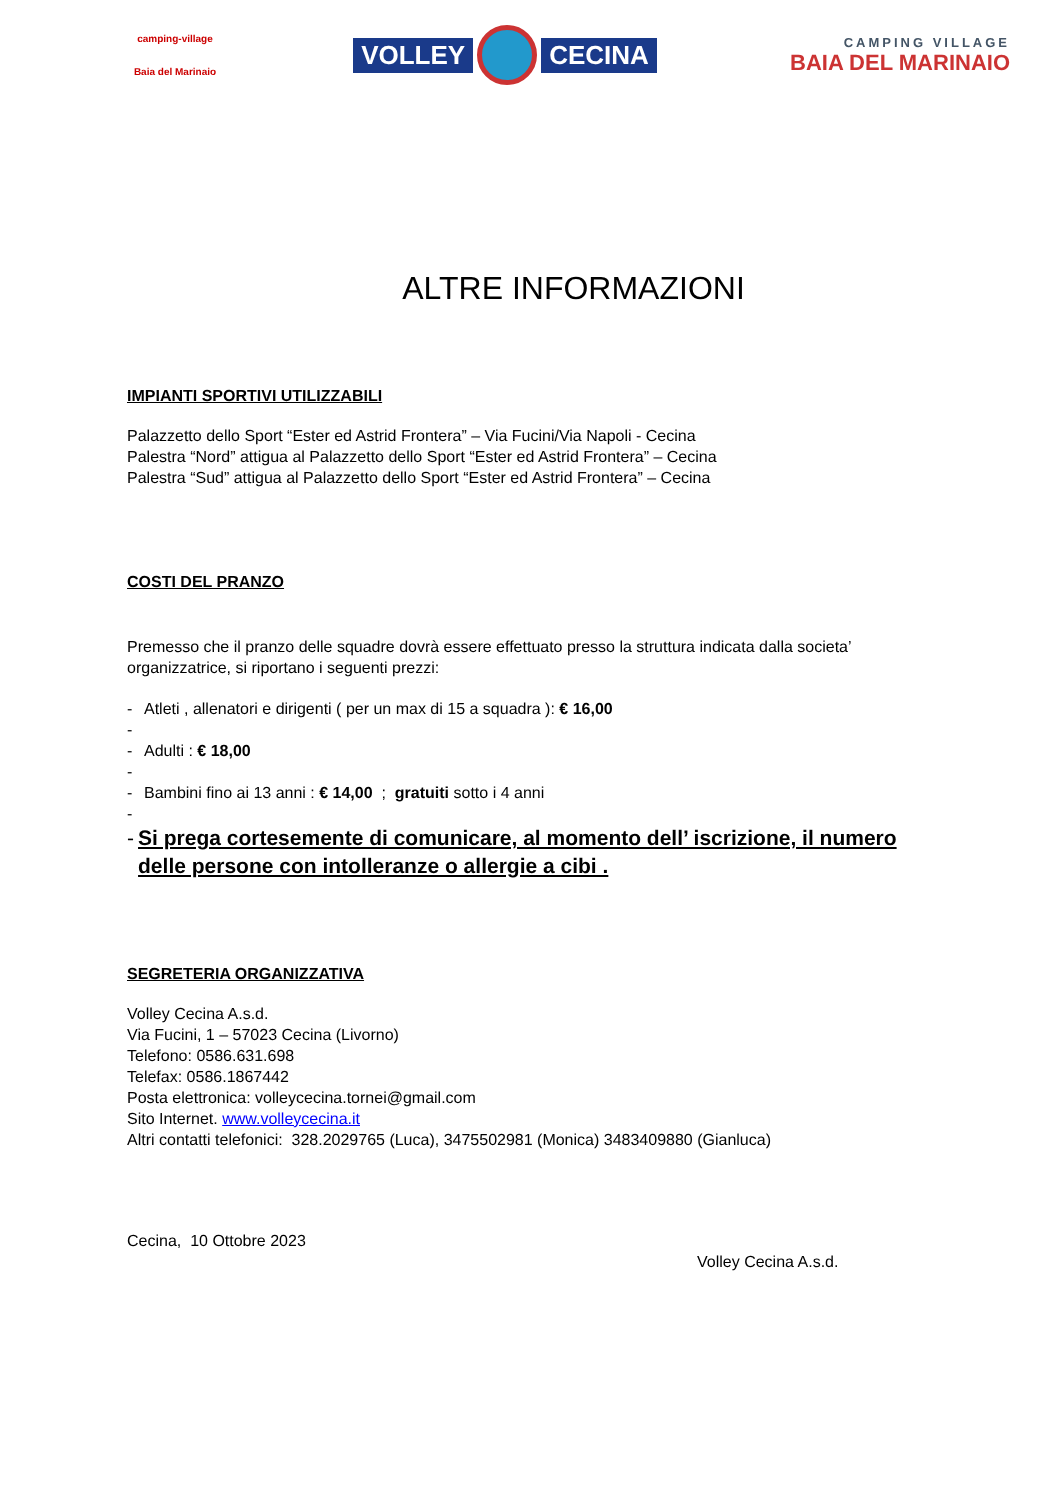camping-village
Baia del Marinaio
VOLLEY CECINA
CAMPING VILLAGE
BAIA DEL MARINAIO
ALTRE INFORMAZIONI
IMPIANTI SPORTIVI UTILIZZABILI
Palazzetto dello Sport “Ester ed Astrid Frontera” – Via Fucini/Via Napoli - Cecina
Palestra “Nord” attigua al Palazzetto dello Sport “Ester ed Astrid Frontera” – Cecina
Palestra “Sud” attigua al Palazzetto dello Sport “Ester ed Astrid Frontera” – Cecina
COSTI DEL PRANZO
Premesso che il pranzo delle squadre dovrà essere effettuato presso la struttura indicata dalla societa’ organizzatrice, si riportano i seguenti prezzi:
- Atleti , allenatori e dirigenti ( per un max di 15 a squadra ): € 16,00
-
- Adulti : € 18,00
-
- Bambini fino ai 13 anni : € 14,00 ; gratuiti sotto i 4 anni
-
- Si prega cortesemente di comunicare, al momento dell’ iscrizione, il numero delle persone con intolleranze o allergie a cibi .
SEGRETERIA ORGANIZZATIVA
Volley Cecina A.s.d.
Via Fucini, 1 – 57023 Cecina (Livorno)
Telefono: 0586.631.698
Telefax: 0586.1867442
Posta elettronica: volleycecina.tornei@gmail.com
Sito Internet. www.volleycecina.it
Altri contatti telefonici: 328.2029765 (Luca), 3475502981 (Monica) 3483409880 (Gianluca)
Cecina, 10 Ottobre 2023
Volley Cecina A.s.d.